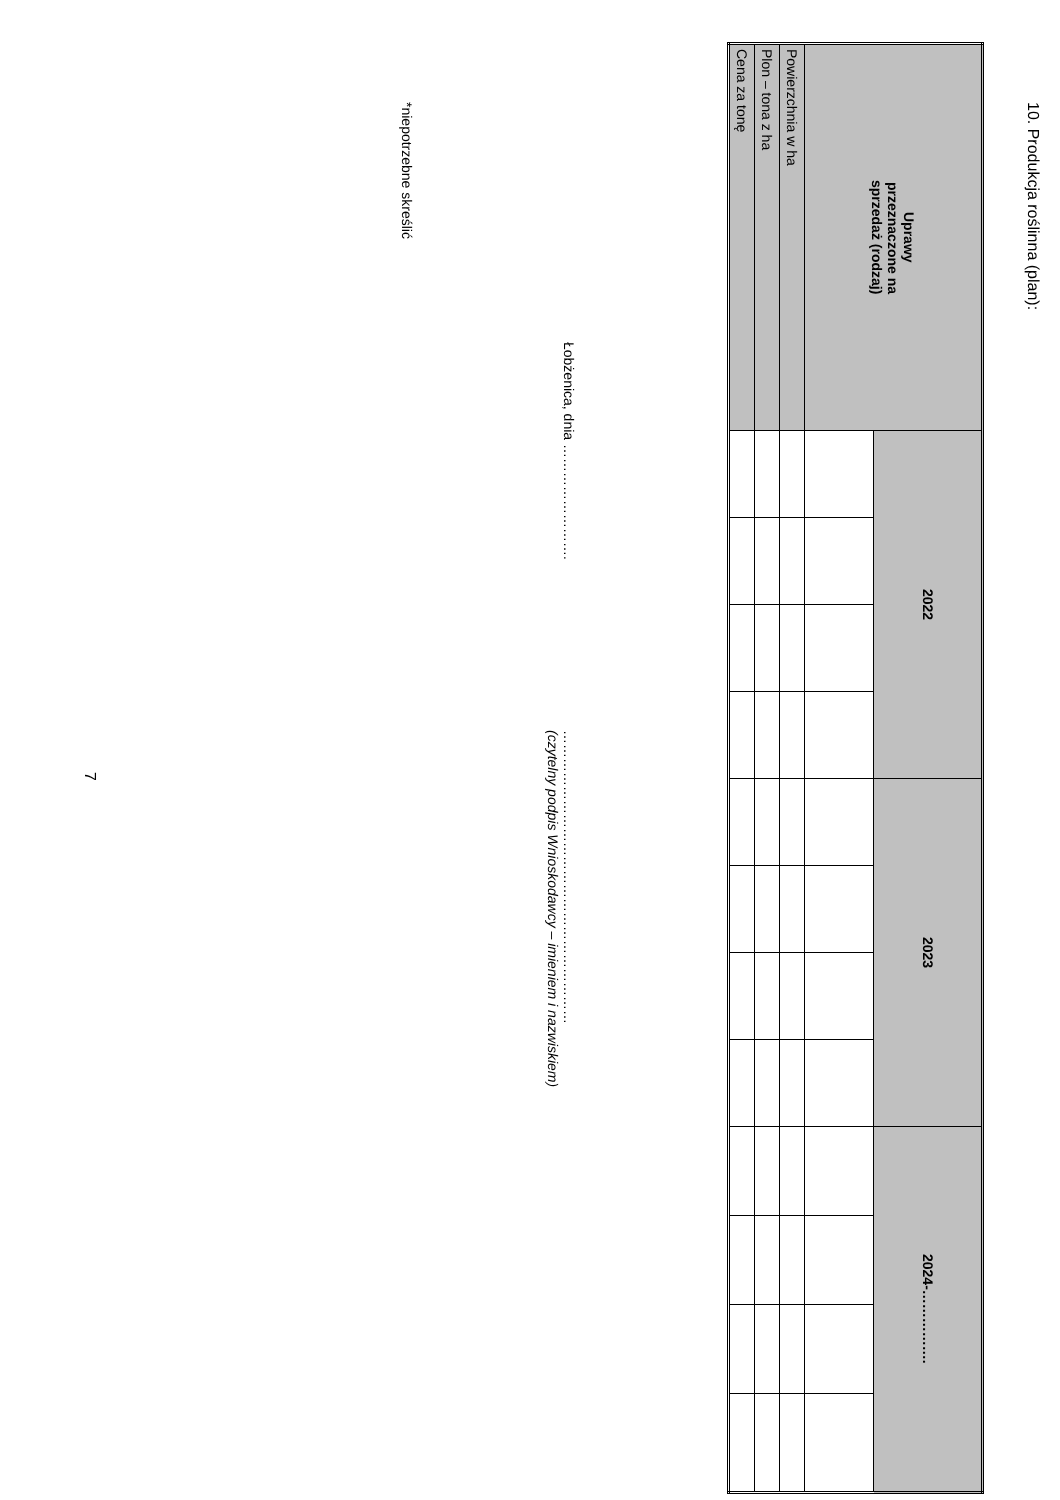10. Produkcja roślinna (plan):
| Uprawy przeznaczone na sprzedaż (rodzaj) | 2022 | | | | 2023 | | | | 2024-……………. | | | |
| --- | --- | --- | --- | --- | --- | --- | --- | --- | --- | --- | --- | --- |
| Powierzchnia w ha | | | | | | | | | | | | |
| Plon – tona z ha | | | | | | | | | | | | |
| Cena za tonę | | | | | | | | | | | | |
Łobżenica, dnia …………………….
………………………………………………………
(czytelny podpis Wnioskodawcy – imieniem i nazwiskiem)
*niepotrzebne skreślić
7